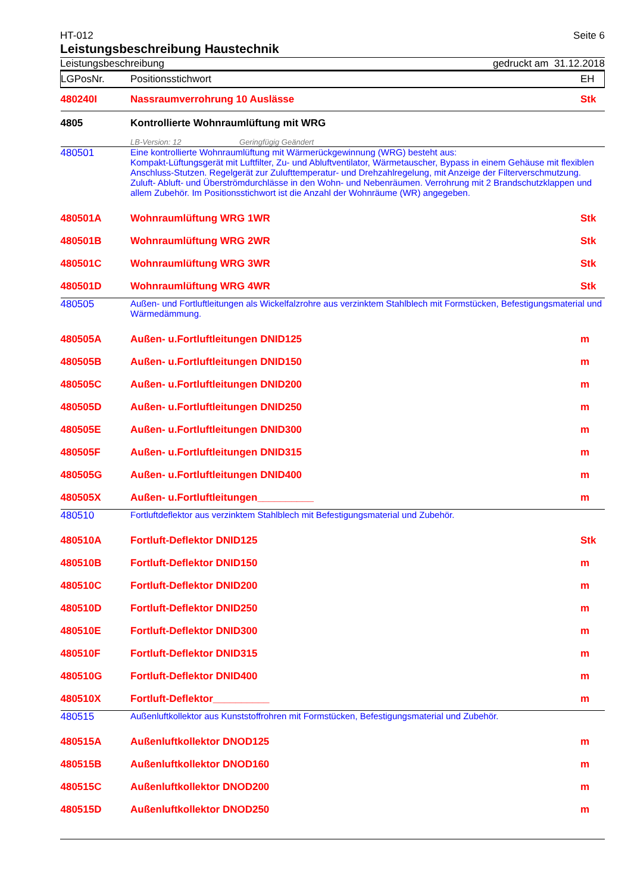HT-012 Seite 6
Leistungsbeschreibung Haustechnik
Leistungsbeschreibung gedruckt am 31.12.2018
| LGPosNr. | Positionsstichwort | EH |
| 480240I | Nassraumverrohrung 10 Auslässe | Stk |
| 4805 | Kontrollierte Wohnraumlüftung mit WRG | |
| | LB-Version: 12 Geringfügig Geändert | |
| 480501 | Eine kontrollierte Wohnraumlüftung mit Wärmerückgewinnung (WRG) besteht aus: Kompakt-Lüftungsgerät mit Luftfilter, Zu- und Abluftventilator, Wärmetauscher, Bypass in einem Gehäuse mit flexiblen Anschluss-Stutzen. Regelgerät zur Zulufttemperatur- und Drehzahlregelung, mit Anzeige der Filterverschmutzung. Zuluft- Abluft- und Überströmdurchlässe in den Wohn- und Nebenräumen. Verrohrung mit 2 Brandschutzklappen und allem Zubehör. Im Positionsstichwort ist die Anzahl der Wohnräume (WR) angegeben. | |
| 480501A | Wohnraumlüftung WRG 1WR | Stk |
| 480501B | Wohnraumlüftung WRG 2WR | Stk |
| 480501C | Wohnraumlüftung WRG 3WR | Stk |
| 480501D | Wohnraumlüftung WRG 4WR | Stk |
| 480505 | Außen- und Fortluftleitungen als Wickelfalzrohre aus verzinktem Stahlblech mit Formstücken, Befestigungsmaterial und Wärmedämmung. | |
| 480505A | Außen- u.Fortluftleitungen DNID125 | m |
| 480505B | Außen- u.Fortluftleitungen DNID150 | m |
| 480505C | Außen- u.Fortluftleitungen DNID200 | m |
| 480505D | Außen- u.Fortluftleitungen DNID250 | m |
| 480505E | Außen- u.Fortluftleitungen DNID300 | m |
| 480505F | Außen- u.Fortluftleitungen DNID315 | m |
| 480505G | Außen- u.Fortluftleitungen DNID400 | m |
| 480505X | Außen- u.Fortluftleitungen__________ | m |
| 480510 | Fortluftdeflektor aus verzinktem Stahlblech mit Befestigungsmaterial und Zubehör. | |
| 480510A | Fortluft-Deflektor DNID125 | Stk |
| 480510B | Fortluft-Deflektor DNID150 | m |
| 480510C | Fortluft-Deflektor DNID200 | m |
| 480510D | Fortluft-Deflektor DNID250 | m |
| 480510E | Fortluft-Deflektor DNID300 | m |
| 480510F | Fortluft-Deflektor DNID315 | m |
| 480510G | Fortluft-Deflektor DNID400 | m |
| 480510X | Fortluft-Deflektor__________ | m |
| 480515 | Außenluftkollektor aus Kunststoffrohren mit Formstücken, Befestigungsmaterial und Zubehör. | |
| 480515A | Außenluftkollektor DNOD125 | m |
| 480515B | Außenluftkollektor DNOD160 | m |
| 480515C | Außenluftkollektor DNOD200 | m |
| 480515D | Außenluftkollektor DNOD250 | m |